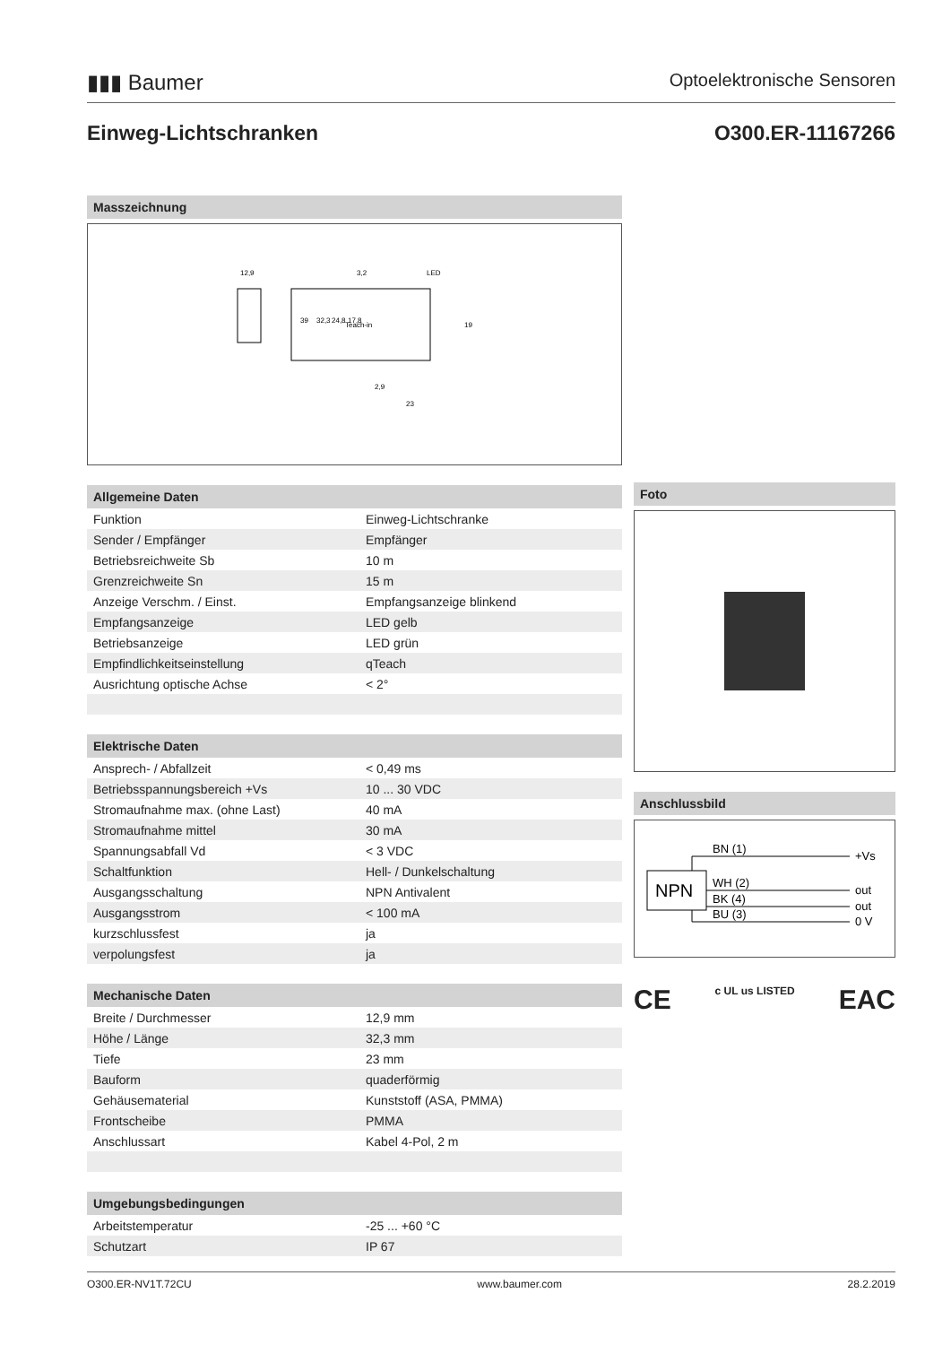▮▮▮ Baumer Optoelektronische Sensoren
Einweg-Lichtschranken O300.ER-11167266
Masszeichnung
12,9
3,2
LED
Teach-in
2,9
23
39
32,3
24,8
17,8
19
Allgemeine Daten
| Funktion | Einweg-Lichtschranke |
| Sender / Empfänger | Empfänger |
| Betriebsreichweite Sb | 10 m |
| Grenzreichweite Sn | 15 m |
| Anzeige Verschm. / Einst. | Empfangsanzeige blinkend |
| Empfangsanzeige | LED gelb |
| Betriebsanzeige | LED grün |
| Empfindlichkeitseinstellung | qTeach |
| Ausrichtung optische Achse | < 2° |
Elektrische Daten
| Ansprech- / Abfallzeit | < 0,49 ms |
| Betriebsspannungsbereich +Vs | 10 ... 30 VDC |
| Stromaufnahme max. (ohne Last) | 40 mA |
| Stromaufnahme mittel | 30 mA |
| Spannungsabfall Vd | < 3 VDC |
| Schaltfunktion | Hell- / Dunkelschaltung |
| Ausgangsschaltung | NPN Antivalent |
| Ausgangsstrom | < 100 mA |
| kurzschlussfest | ja |
| verpolungsfest | ja |
Mechanische Daten
| Breite / Durchmesser | 12,9 mm |
| Höhe / Länge | 32,3 mm |
| Tiefe | 23 mm |
| Bauform | quaderförmig |
| Gehäusematerial | Kunststoff (ASA, PMMA) |
| Frontscheibe | PMMA |
| Anschlussart | Kabel 4-Pol, 2 m |
Umgebungsbedingungen
| Arbeitstemperatur | -25 ... +60 °C |
| Schutzart | IP 67 |
Foto
Anschlussbild
NPN
BN (1)
WH (2)
BK (4)
BU (3)
+Vs
out
out
0 V
CE c UL us LISTED EAC
O300.ER-NV1T.72CU www.baumer.com 28.2.2019